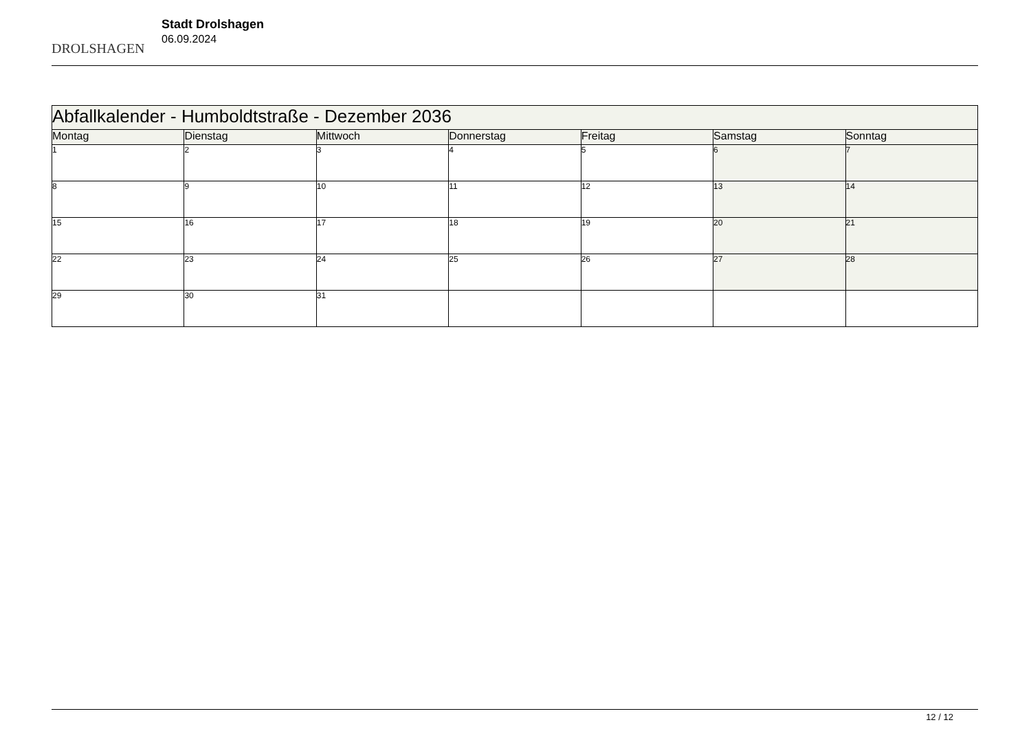DROLSHAGEN
Stadt Drolshagen
06.09.2024
| Abfallkalender - Humboldtstraße - Dezember 2036 | | | | | | |
| --- | --- | --- | --- | --- | --- | --- |
| Montag | Dienstag | Mittwoch | Donnerstag | Freitag | Samstag | Sonntag |
| 1 | 2 | 3 | 4 | 5 | 6 | 7 |
| 8 | 9 | 10 | 11 | 12 | 13 | 14 |
| 15 | 16 | 17 | 18 | 19 | 20 | 21 |
| 22 | 23 | 24 | 25 | 26 | 27 | 28 |
| 29 | 30 | 31 | | | | |
12 / 12